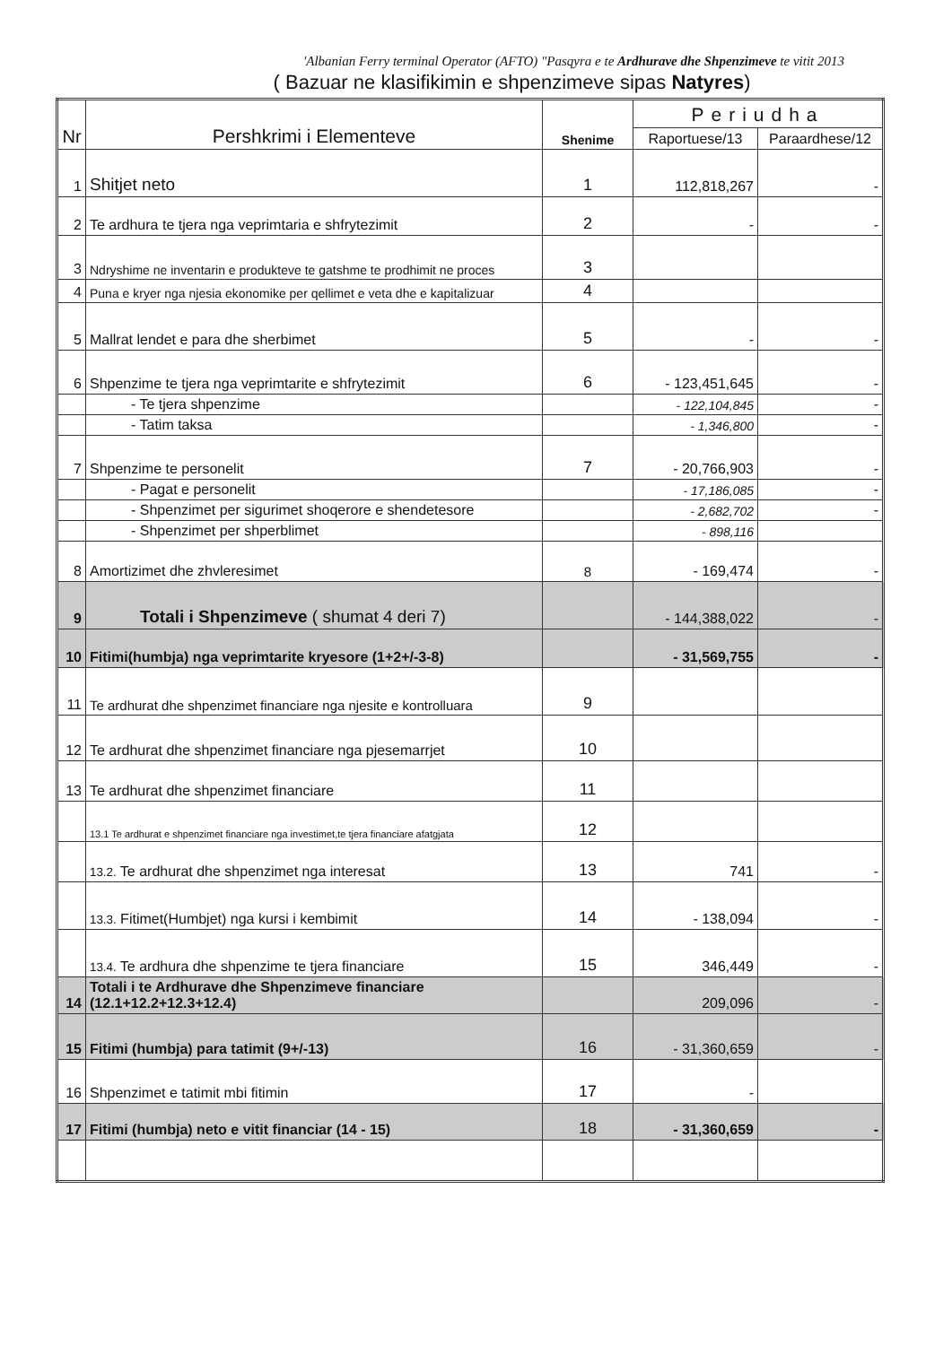'Albanian Ferry terminal Operator (AFTO) "Pasqyra e te Ardhurave dhe Shpenzimeve te vitit 2013
( Bazuar ne klasifikimin e shpenzimeve sipas Natyres)
| Nr | Pershkrimi i Elementeve | Shenime | Periudha | |
| --- | --- | --- | --- | --- |
| | | | Raportuese/13 | Paraardhese/12 |
| 1 | Shitjet neto | 1 | 112,818,267 | - |
| 2 | Te ardhura te tjera nga veprimtaria e shfrytezimit | 2 | - | - |
| 3 | Ndryshime ne inventarin e produkteve te gatshme te prodhimit ne proces | 3 | | |
| 4 | Puna e kryer nga njesia ekonomike per qellimet e veta dhe e kapitalizuar | 4 | | |
| 5 | Mallrat lendet e para dhe sherbimet | 5 | - | - |
| 6 | Shpenzime te tjera nga veprimtarite e shfrytezimit | 6 | - 123,451,645 | - |
| | - Te tjera shpenzime | | - 122,104,845 | - |
| | - Tatim taksa | | - 1,346,800 | - |
| 7 | Shpenzime te personelit | 7 | - 20,766,903 | - |
| | - Pagat e personelit | | - 17,186,085 | - |
| | - Shpenzimet per sigurimet shoqerore e shendetesore | | - 2,682,702 | - |
| | - Shpenzimet per shperblimet | | - 898,116 | |
| 8 | Amortizimet dhe zhvleresimet | 8 | - 169,474 | - |
| 9 | Totali i Shpenzimeve ( shumat 4 deri 7) | | - 144,388,022 | - |
| 10 | Fitimi(humbja) nga veprimtarite kryesore (1+2+/-3-8) | | - 31,569,755 | - |
| 11 | Te ardhurat dhe shpenzimet financiare nga njesite e kontrolluara | 9 | | |
| 12 | Te ardhurat dhe shpenzimet financiare nga pjesemarrjet | 10 | | |
| 13 | Te ardhurat dhe shpenzimet financiare | 11 | | |
| | 13.1 Te ardhurat e shpenzimet financiare nga investimet,te tjera financiare afatgjata | 12 | | |
| | 13.2. Te ardhurat dhe shpenzimet nga interesat | 13 | 741 | - |
| | 13.3. Fitimet(Humbjet) nga kursi i kembimit | 14 | - 138,094 | - |
| | 13.4. Te ardhura dhe shpenzime te tjera financiare | 15 | 346,449 | - |
| 14 | Totali i te Ardhurave dhe Shpenzimeve financiare (12.1+12.2+12.3+12.4) | | 209,096 | - |
| 15 | Fitimi (humbja) para tatimit (9+/-13) | 16 | - 31,360,659 | - |
| 16 | Shpenzimet e tatimit mbi fitimin | 17 | - | |
| 17 | Fitimi (humbja) neto e vitit financiar (14 - 15) | 18 | - 31,360,659 | - |